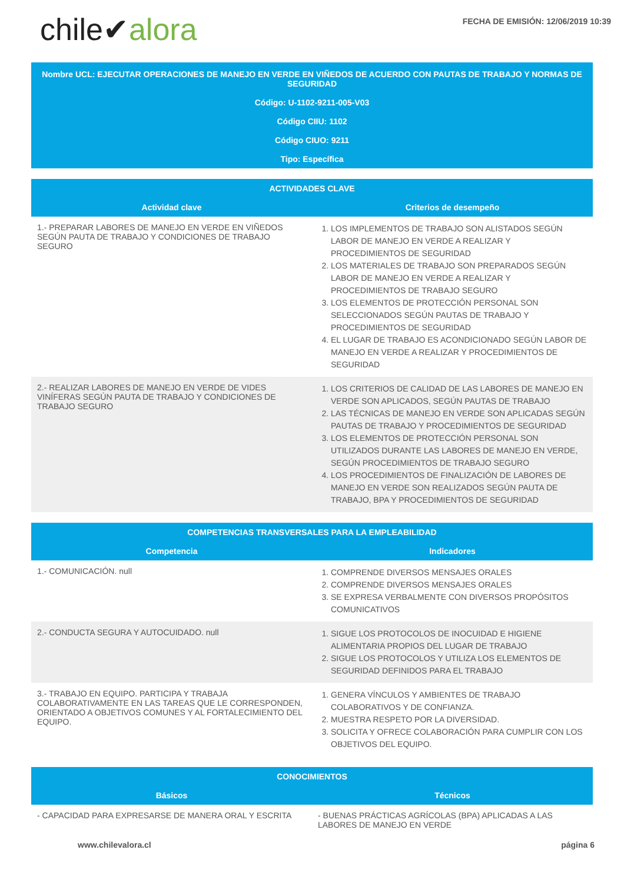chile✔alora
FECHA DE EMISIÓN: 12/06/2019 10:39
Nombre UCL: EJECUTAR OPERACIONES DE MANEJO EN VERDE EN VIÑEDOS DE ACUERDO CON PAUTAS DE TRABAJO Y NORMAS DE SEGURIDAD
Código: U-1102-9211-005-V03
Código CIIU: 1102
Código CIUO: 9211
Tipo: Específica
| ACTIVIDADES CLAVE | |
| --- | --- |
| Actividad clave | Criterios de desempeño |
| 1.- PREPARAR LABORES DE MANEJO EN VERDE EN VIÑEDOS SEGÚN PAUTA DE TRABAJO Y CONDICIONES DE TRABAJO SEGURO | 1. LOS IMPLEMENTOS DE TRABAJO SON ALISTADOS SEGÚN LABOR DE MANEJO EN VERDE A REALIZAR Y PROCEDIMIENTOS DE SEGURIDAD 2. LOS MATERIALES DE TRABAJO SON PREPARADOS SEGÚN LABOR DE MANEJO EN VERDE A REALIZAR Y PROCEDIMIENTOS DE TRABAJO SEGURO 3. LOS ELEMENTOS DE PROTECCIÓN PERSONAL SON SELECCIONADOS SEGÚN PAUTAS DE TRABAJO Y PROCEDIMIENTOS DE SEGURIDAD 4. EL LUGAR DE TRABAJO ES ACONDICIONADO SEGÚN LABOR DE MANEJO EN VERDE A REALIZAR Y PROCEDIMIENTOS DE SEGURIDAD |
| 2.- REALIZAR LABORES DE MANEJO EN VERDE DE VIDES VINÍFERAS SEGÚN PAUTA DE TRABAJO Y CONDICIONES DE TRABAJO SEGURO | 1. LOS CRITERIOS DE CALIDAD DE LAS LABORES DE MANEJO EN VERDE SON APLICADOS, SEGÚN PAUTAS DE TRABAJO 2. LAS TÉCNICAS DE MANEJO EN VERDE SON APLICADAS SEGÚN PAUTAS DE TRABAJO Y PROCEDIMIENTOS DE SEGURIDAD 3. LOS ELEMENTOS DE PROTECCIÓN PERSONAL SON UTILIZADOS DURANTE LAS LABORES DE MANEJO EN VERDE, SEGÚN PROCEDIMIENTOS DE TRABAJO SEGURO 4. LOS PROCEDIMIENTOS DE FINALIZACIÓN DE LABORES DE MANEJO EN VERDE SON REALIZADOS SEGÚN PAUTA DE TRABAJO, BPA Y PROCEDIMIENTOS DE SEGURIDAD |
| COMPETENCIAS TRANSVERSALES PARA LA EMPLEABILIDAD | |
| --- | --- |
| Competencia | Indicadores |
| 1.- COMUNICACIÓN. null | 1. COMPRENDE DIVERSOS MENSAJES ORALES 2. COMPRENDE DIVERSOS MENSAJES ORALES 3. SE EXPRESA VERBALMENTE CON DIVERSOS PROPÓSITOS COMUNICATIVOS |
| 2.- CONDUCTA SEGURA Y AUTOCUIDADO. null | 1. SIGUE LOS PROTOCOLOS DE INOCUIDAD E HIGIENE ALIMENTARIA PROPIOS DEL LUGAR DE TRABAJO 2. SIGUE LOS PROTOCOLOS Y UTILIZA LOS ELEMENTOS DE SEGURIDAD DEFINIDOS PARA EL TRABAJO |
| 3.- TRABAJO EN EQUIPO. PARTICIPA Y TRABAJA COLABORATIVAMENTE EN LAS TAREAS QUE LE CORRESPONDEN, ORIENTADO A OBJETIVOS COMUNES Y AL FORTALECIMIENTO DEL EQUIPO. | 1. GENERA VÍNCULOS Y AMBIENTES DE TRABAJO COLABORATIVOS Y DE CONFIANZA. 2. MUESTRA RESPETO POR LA DIVERSIDAD. 3. SOLICITA Y OFRECE COLABORACIÓN PARA CUMPLIR CON LOS OBJETIVOS DEL EQUIPO. |
| CONOCIMIENTOS | |
| --- | --- |
| Básicos | Técnicos |
| - CAPACIDAD PARA EXPRESARSE DE MANERA ORAL Y ESCRITA | - BUENAS PRÁCTICAS AGRÍCOLAS (BPA) APLICADAS A LAS LABORES DE MANEJO EN VERDE |
www.chilevalora.cl página 6